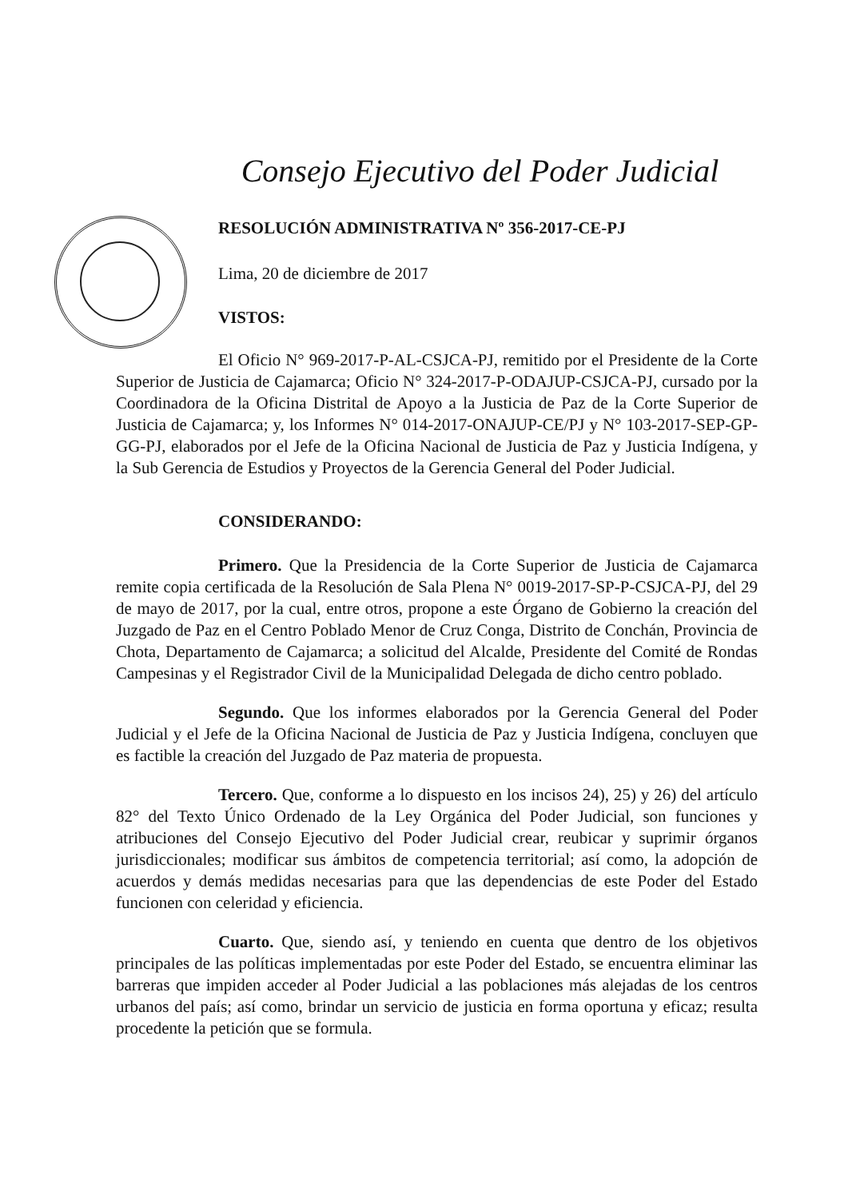Consejo Ejecutivo del Poder Judicial
RESOLUCIÓN ADMINISTRATIVA Nº 356-2017-CE-PJ
Lima, 20 de diciembre de 2017
VISTOS:
El Oficio N° 969-2017-P-AL-CSJCA-PJ, remitido por el Presidente de la Corte Superior de Justicia de Cajamarca; Oficio N° 324-2017-P-ODAJUP-CSJCA-PJ, cursado por la Coordinadora de la Oficina Distrital de Apoyo a la Justicia de Paz de la Corte Superior de Justicia de Cajamarca; y, los Informes N° 014-2017-ONAJUP-CE/PJ y N° 103-2017-SEP-GP-GG-PJ, elaborados por el Jefe de la Oficina Nacional de Justicia de Paz y Justicia Indígena, y la Sub Gerencia de Estudios y Proyectos de la Gerencia General del Poder Judicial.
CONSIDERANDO:
Primero. Que la Presidencia de la Corte Superior de Justicia de Cajamarca remite copia certificada de la Resolución de Sala Plena N° 0019-2017-SP-P-CSJCA-PJ, del 29 de mayo de 2017, por la cual, entre otros, propone a este Órgano de Gobierno la creación del Juzgado de Paz en el Centro Poblado Menor de Cruz Conga, Distrito de Conchán, Provincia de Chota, Departamento de Cajamarca; a solicitud del Alcalde, Presidente del Comité de Rondas Campesinas y el Registrador Civil de la Municipalidad Delegada de dicho centro poblado.
Segundo. Que los informes elaborados por la Gerencia General del Poder Judicial y el Jefe de la Oficina Nacional de Justicia de Paz y Justicia Indígena, concluyen que es factible la creación del Juzgado de Paz materia de propuesta.
Tercero. Que, conforme a lo dispuesto en los incisos 24), 25) y 26) del artículo 82° del Texto Único Ordenado de la Ley Orgánica del Poder Judicial, son funciones y atribuciones del Consejo Ejecutivo del Poder Judicial crear, reubicar y suprimir órganos jurisdiccionales; modificar sus ámbitos de competencia territorial; así como, la adopción de acuerdos y demás medidas necesarias para que las dependencias de este Poder del Estado funcionen con celeridad y eficiencia.
Cuarto. Que, siendo así, y teniendo en cuenta que dentro de los objetivos principales de las políticas implementadas por este Poder del Estado, se encuentra eliminar las barreras que impiden acceder al Poder Judicial a las poblaciones más alejadas de los centros urbanos del país; así como, brindar un servicio de justicia en forma oportuna y eficaz; resulta procedente la petición que se formula.